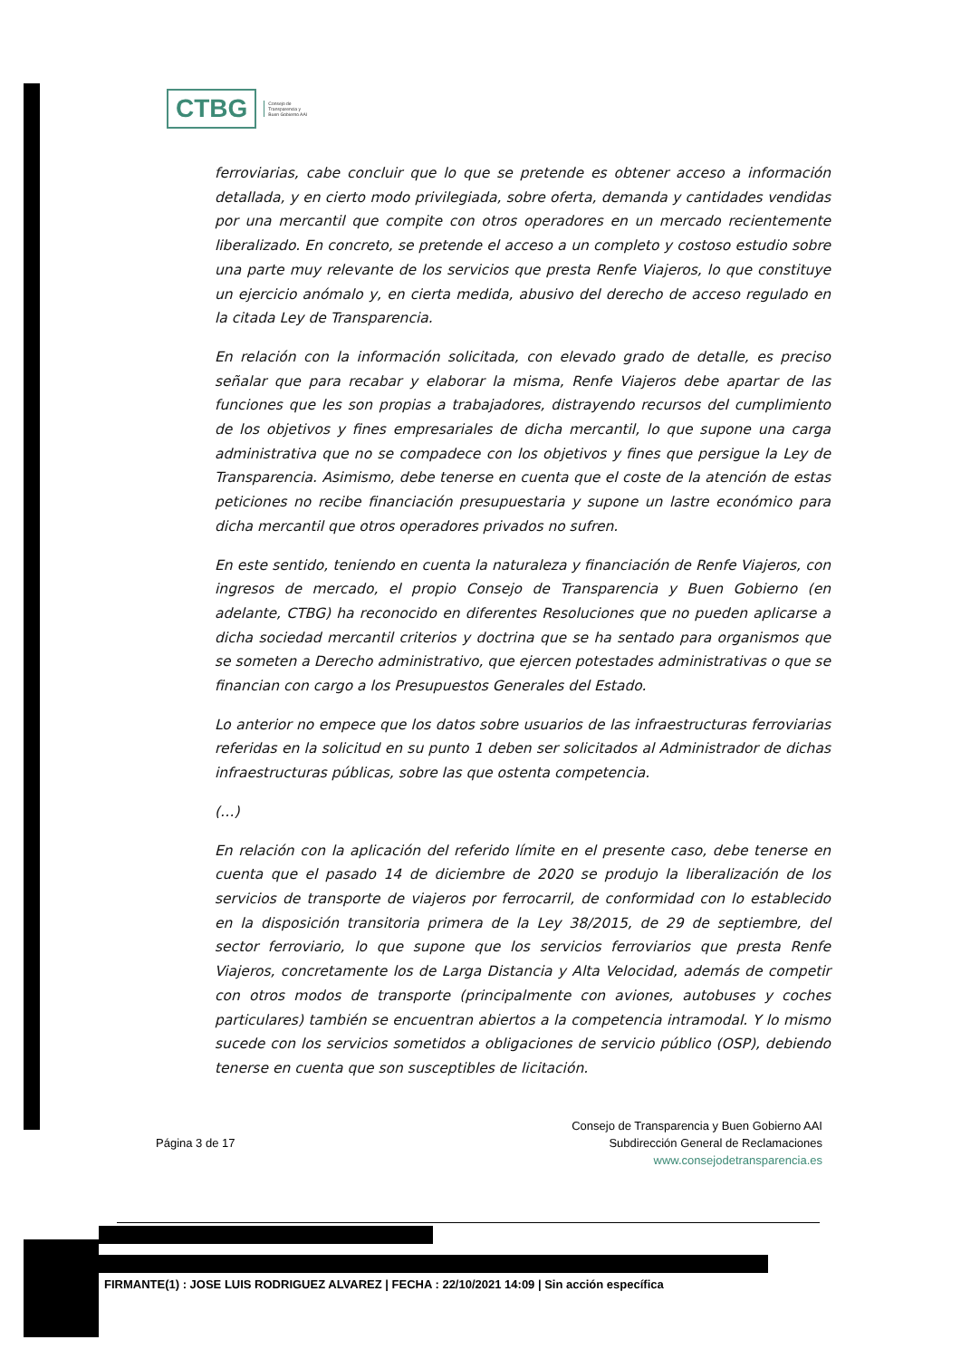CTBG
Consejo de
Transparencia y
Buen Gobierno AAI
ferroviarias, cabe concluir que lo que se pretende es obtener acceso a información detallada, y en cierto modo privilegiada, sobre oferta, demanda y cantidades vendidas por una mercantil que compite con otros operadores en un mercado recientemente liberalizado. En concreto, se pretende el acceso a un completo y costoso estudio sobre una parte muy relevante de los servicios que presta Renfe Viajeros, lo que constituye un ejercicio anómalo y, en cierta medida, abusivo del derecho de acceso regulado en la citada Ley de Transparencia.
En relación con la información solicitada, con elevado grado de detalle, es preciso señalar que para recabar y elaborar la misma, Renfe Viajeros debe apartar de las funciones que les son propias a trabajadores, distrayendo recursos del cumplimiento de los objetivos y fines empresariales de dicha mercantil, lo que supone una carga administrativa que no se compadece con los objetivos y fines que persigue la Ley de Transparencia. Asimismo, debe tenerse en cuenta que el coste de la atención de estas peticiones no recibe financiación presupuestaria y supone un lastre económico para dicha mercantil que otros operadores privados no sufren.
En este sentido, teniendo en cuenta la naturaleza y financiación de Renfe Viajeros, con ingresos de mercado, el propio Consejo de Transparencia y Buen Gobierno (en adelante, CTBG) ha reconocido en diferentes Resoluciones que no pueden aplicarse a dicha sociedad mercantil criterios y doctrina que se ha sentado para organismos que se someten a Derecho administrativo, que ejercen potestades administrativas o que se financian con cargo a los Presupuestos Generales del Estado.
Lo anterior no empece que los datos sobre usuarios de las infraestructuras ferroviarias referidas en la solicitud en su punto 1 deben ser solicitados al Administrador de dichas infraestructuras públicas, sobre las que ostenta competencia.
(…)
En relación con la aplicación del referido límite en el presente caso, debe tenerse en cuenta que el pasado 14 de diciembre de 2020 se produjo la liberalización de los servicios de transporte de viajeros por ferrocarril, de conformidad con lo establecido en la disposición transitoria primera de la Ley 38/2015, de 29 de septiembre, del sector ferroviario, lo que supone que los servicios ferroviarios que presta Renfe Viajeros, concretamente los de Larga Distancia y Alta Velocidad, además de competir con otros modos de transporte (principalmente con aviones, autobuses y coches particulares) también se encuentran abiertos a la competencia intramodal. Y lo mismo sucede con los servicios sometidos a obligaciones de servicio público (OSP), debiendo tenerse en cuenta que son susceptibles de licitación.
Página 3 de 17
Consejo de Transparencia y Buen Gobierno AAI
Subdirección General de Reclamaciones
www.consejodetransparencia.es
FIRMANTE(1) : JOSE LUIS RODRIGUEZ ALVAREZ | FECHA : 22/10/2021 14:09 | Sin acción específica